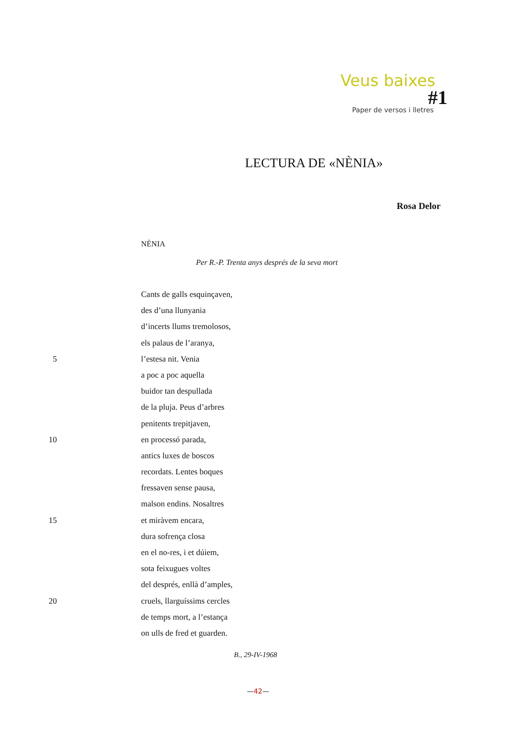Veus baixes
#1
Paper de versos i lletres
LECTURA DE «NÈNIA»
Rosa Delor
NÈNIA
Per R.-P. Trenta anys després de la seva mort
Cants de galls esquinçaven,
des d’una llunyania
d’incerts llums tremolosos,
els palaus de l’aranya,
5 l’estesa nit. Venia
a poc a poc aquella
buidor tan despullada
de la pluja. Peus d’arbres
penitents trepitjaven,
10 en processó parada,
antics luxes de boscos
recordats. Lentes boques
fressaven sense pausa,
malson endins. Nosaltres
15 et miràvem encara,
dura sofrença closa
en el no-res, i et dúiem,
sota feixugues voltes
del després, enllà d’amples,
20 cruels, llarguíssims cercles
de temps mort, a l’estança
on ulls de fred et guarden.
B., 29-IV-1968
—42—